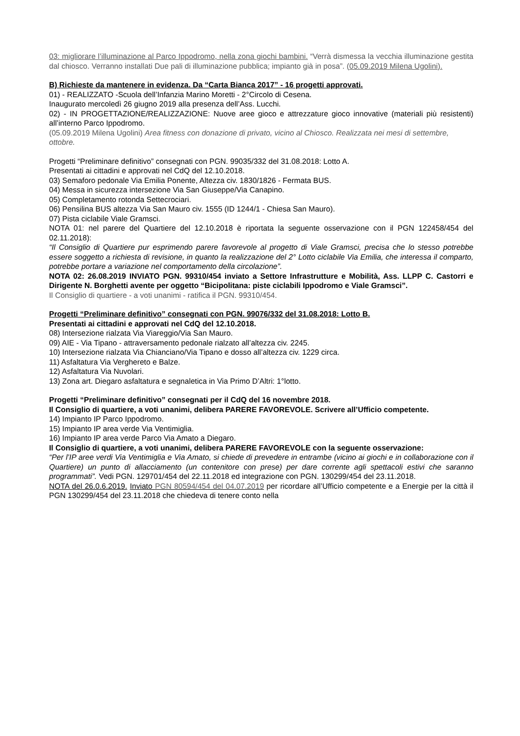03: migliorare l’illuminazione al Parco Ippodromo, nella zona giochi bambini. “Verrà dismessa la vecchia illuminazione gestita dal chiosco. Verranno installati Due pali di illuminazione pubblica; impianto già in posa”. (05.09.2019 Milena Ugolini).
B) Richieste da mantenere in evidenza. Da “Carta Bianca 2017” - 16 progetti approvati.
01) - REALIZZATO -Scuola dell’Infanzia Marino Moretti - 2°Circolo di Cesena.
Inaugurato mercoledì 26 giugno 2019 alla presenza dell’Ass. Lucchi.
02) - IN PROGETTAZIONE/REALIZZAZIONE: Nuove aree gioco e attrezzature gioco innovative (materiali più resistenti) all’interno Parco Ippodromo.
(05.09.2019 Milena Ugolini) Area fitness con donazione di privato, vicino al Chiosco. Realizzata nei mesi di settembre, ottobre.
Progetti “Preliminare definitivo” consegnati con PGN. 99035/332 del 31.08.2018: Lotto A.
Presentati ai cittadini e approvati nel CdQ del 12.10.2018.
03) Semaforo pedonale Via Emilia Ponente, Altezza civ. 1830/1826 - Fermata BUS.
04) Messa in sicurezza intersezione Via San Giuseppe/Via Canapino.
05) Completamento rotonda Settecrociari.
06) Pensilina BUS altezza Via San Mauro civ. 1555 (ID 1244/1 - Chiesa San Mauro).
07) Pista ciclabile Viale Gramsci.
NOTA 01: nel parere del Quartiere del 12.10.2018 è riportata la seguente osservazione con il PGN 122458/454 del 02.11.2018):
“Il Consiglio di Quartiere pur esprimendo parere favorevole al progetto di Viale Gramsci, precisa che lo stesso potrebbe essere soggetto a richiesta di revisione, in quanto la realizzazione del 2° Lotto ciclabile Via Emilia, che interessa il comparto, potrebbe portare a variazione nel comportamento della circolazione”.
NOTA 02: 26.08.2019 INVIATO PGN. 99310/454 inviato a Settore Infrastrutture e Mobilità, Ass. LLPP C. Castorri e Dirigente N. Borghetti avente per oggetto “Bicipolitana: piste ciclabili Ippodromo e Viale Gramsci”.
Il Consiglio di quartiere - a voti unanimi - ratifica il PGN. 99310/454.
Progetti “Preliminare definitivo” consegnati con PGN. 99076/332 del 31.08.2018: Lotto B.
Presentati ai cittadini e approvati nel CdQ del 12.10.2018.
08) Intersezione rialzata Via Viareggio/Via San Mauro.
09) AIE - Via Tipano - attraversamento pedonale rialzato all’altezza civ. 2245.
10) Intersezione rialzata Via Chianciano/Via Tipano e dosso all’altezza civ. 1229 circa.
11) Asfaltatura Via Verghereto e Balze.
12) Asfaltatura Via Nuvolari.
13) Zona art. Diegaro asfaltatura e segnaletica in Via Primo D’Altri: 1°lotto.
Progetti “Preliminare definitivo” consegnati per il CdQ del 16 novembre 2018.
Il Consiglio di quartiere, a voti unanimi, delibera PARERE FAVOREVOLE. Scrivere all’Ufficio competente.
14) Impianto IP Parco Ippodromo.
15) Impianto IP area verde Via Ventimiglia.
16) Impianto IP area verde Parco Via Amato a Diegaro.
Il Consiglio di quartiere, a voti unanimi, delibera PARERE FAVOREVOLE con la seguente osservazione:
“Per l’IP aree verdi Via Ventimiglia e Via Amato, si chiede di prevedere in entrambe (vicino ai giochi e in collaborazione con il Quartiere) un punto di allacciamento (un contenitore con prese) per dare corrente agli spettacoli estivi che saranno programmati”. Vedi PGN. 129701/454 del 22.11.2018 ed integrazione con PGN. 130299/454 del 23.11.2018.
NOTA del 26.0.6.2019. Inviato PGN 80594/454 del 04.07.2019 per ricordare all’Ufficio competente e a Energie per la città il PGN 130299/454 del 23.11.2018 che chiedeva di tenere conto nella